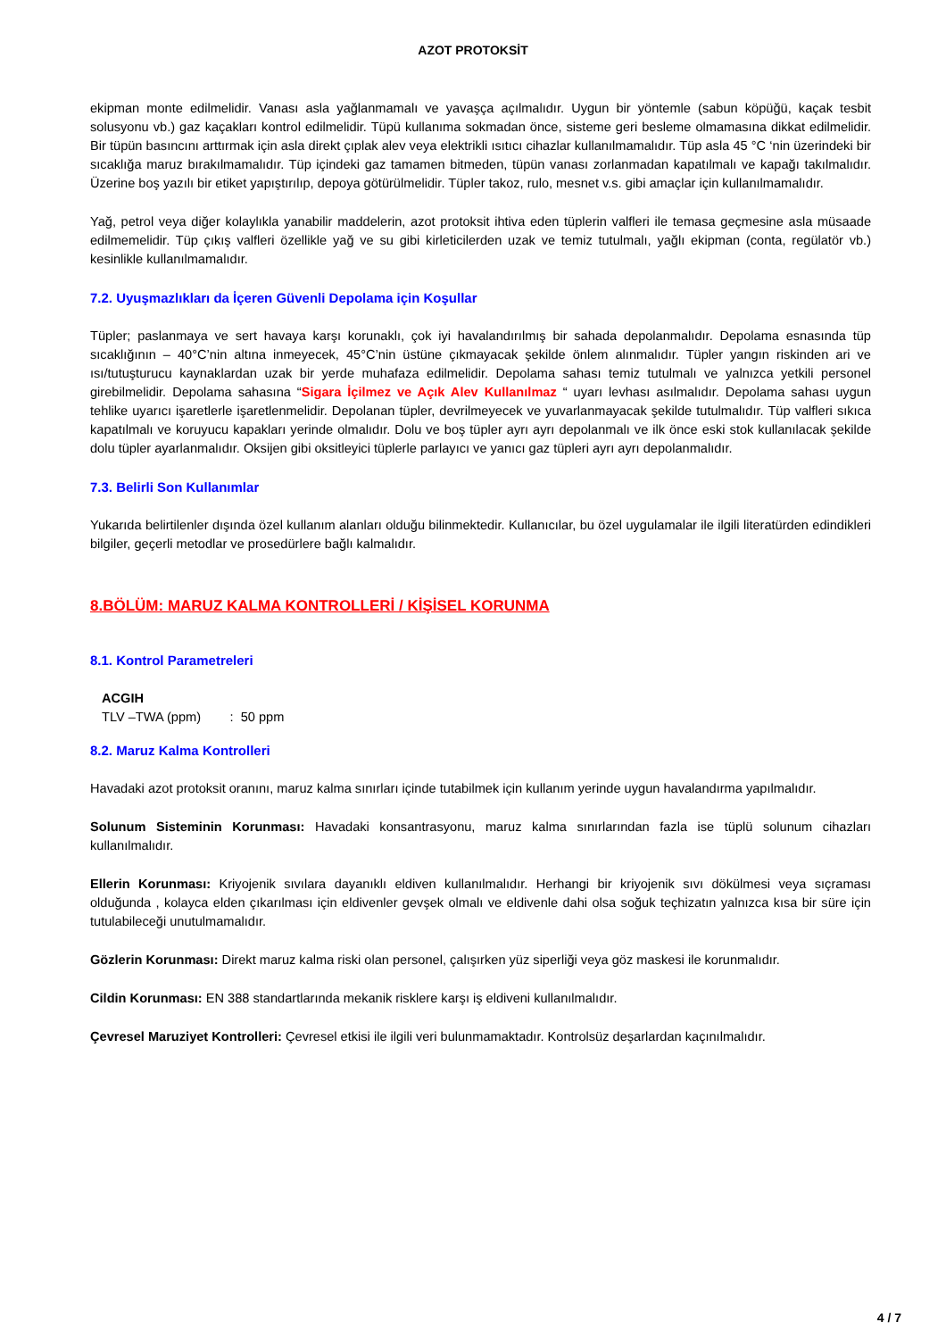AZOT PROTOKSİT
ekipman monte edilmelidir. Vanası asla yağlanmamalı ve yavaşça açılmalıdır. Uygun bir yöntemle (sabun köpüğü, kaçak tesbit solusyonu vb.) gaz kaçakları kontrol edilmelidir. Tüpü kullanıma sokmadan önce, sisteme geri besleme olmamasına dikkat edilmelidir. Bir tüpün basıncını arttırmak için asla direkt çıplak alev veya elektrikli ısıtıcı cihazlar kullanılmamalıdır. Tüp asla 45 °C ‘nin üzerindeki bir sıcaklığa maruz bırakılmamalıdır. Tüp içindeki gaz tamamen bitmeden, tüpün vanası zorlanmadan kapatılmalı ve kapağı takılmalıdır. Üzerine boş yazılı bir etiket yapıştırılıp, depoya götürülmelidir. Tüpler takoz, rulo, mesnet v.s. gibi amaçlar için kullanılmamalıdır.
Yağ, petrol veya diğer kolaylıkla yanabilir maddelerin, azot protoksit ihtiva eden tüplerin valfleri ile temasa geçmesine asla müsaade edilmemelidir. Tüp çıkış valfleri özellikle yağ ve su gibi kirleticilerden uzak ve temiz tutulmalı, yağlı ekipman (conta, regülatör vb.) kesinlikle kullanılmamalıdır.
7.2. Uyuşmazlıkları da İçeren Güvenli Depolama için Koşullar
Tüpler; paslanmaya ve sert havaya karşı korunaklı, çok iyi havalandırılmış bir sahada depolanmalıdır. Depolama esnasında tüp sıcaklığının – 40°C’nin altına inmeyecek, 45°C’nin üstüne çıkmayacak şekilde önlem alınmalıdır. Tüpler yangın riskinden ari ve ısı/tutuşturucu kaynaklardan uzak bir yerde muhafaza edilmelidir. Depolama sahası temiz tutulmalı ve yalnızca yetkili personel girebilmelidir. Depolama sahasına “Sigara İçilmez ve Açık Alev Kullanılmaz “ uyarı levhası asılmalıdır. Depolama sahası uygun tehlike uyarıcı işaretlerle işaretlenmelidir. Depolanan tüpler, devrilmeyecek ve yuvarlanmayacak şekilde tutulmalıdır. Tüp valfleri sıkıca kapatılmalı ve koruyucu kapakları yerinde olmalıdır. Dolu ve boş tüpler ayrı ayrı depolanmalı ve ilk önce eski stok kullanılacak şekilde dolu tüpler ayarlanmalıdır. Oksijen gibi oksitleyici tüplerle parlayıcı ve yanıcı gaz tüpleri ayrı ayrı depolanmalıdır.
7.3. Belirli Son Kullanımlar
Yukarıda belirtilenler dışında özel kullanım alanları olduğu bilinmektedir. Kullanıcılar, bu özel uygulamalar ile ilgili literatürden edindikleri bilgiler, geçerli metodlar ve prosedürlere bağlı kalmalıdır.
8.BÖLÜM: MARUZ KALMA KONTROLLERİ / KİŞİSEL KORUNMA
8.1. Kontrol Parametreleri
ACGIH
TLV –TWA (ppm) : 50 ppm
8.2. Maruz Kalma Kontrolleri
Havadaki azot protoksit oranını, maruz kalma sınırları içinde tutabilmek için kullanım yerinde uygun havalandırma yapılmalıdır.
Solunum Sisteminin Korunması: Havadaki konsantrasyonu, maruz kalma sınırlarından fazla ise tüplü solunum cihazları kullanılmalıdır.
Ellerin Korunması: Kriyojenik sıvılara dayanıklı eldiven kullanılmalıdır. Herhangi bir kriyojenik sıvı dökülmesi veya sıçraması olduğunda , kolayca elden çıkarılması için eldivenler gevşek olmalı ve eldivenle dahi olsa soğuk teçhizatın yalnızca kısa bir süre için tutulabileceği unutulmamalıdır.
Gözlerin Korunması: Direkt maruz kalma riski olan personel, çalışırken yüz siperliği veya göz maskesi ile korunmalıdır.
Cildin Korunması: EN 388 standartlarında mekanik risklere karşı iş eldiveni kullanılmalıdır.
Çevresel Maruziyet Kontrolleri: Çevresel etkisi ile ilgili veri bulunmamaktadır. Kontrolsüz deşarlardan kaçınılmalıdır.
4 / 7